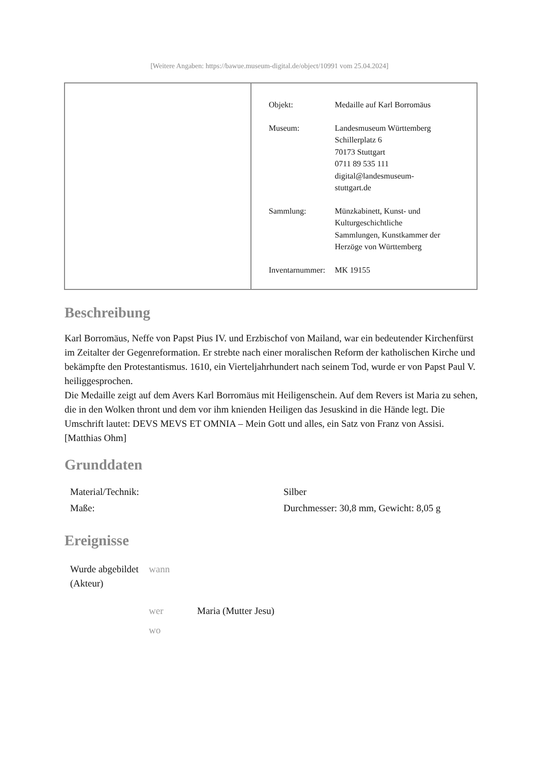[Weitere Angaben: https://bawue.museum-digital.de/object/10991 vom 25.04.2024]
| Objekt: | Medaille auf Karl Borromäus |
| Museum: | Landesmuseum Württemberg Schillerplatz 6 70173 Stuttgart 0711 89 535 111 digital@landesmuseum- stuttgart.de |
| Sammlung: | Münzkabinett, Kunst- und Kulturgeschichtliche Sammlungen, Kunstkammer der Herzöge von Württemberg |
| Inventarnummer: | MK 19155 |
Beschreibung
Karl Borromäus, Neffe von Papst Pius IV. und Erzbischof von Mailand, war ein bedeutender Kirchenfürst im Zeitalter der Gegenreformation. Er strebte nach einer moralischen Reform der katholischen Kirche und bekämpfte den Protestantismus. 1610, ein Vierteljahrhundert nach seinem Tod, wurde er von Papst Paul V. heiliggesprochen.
Die Medaille zeigt auf dem Avers Karl Borromäus mit Heiligenschein. Auf dem Revers ist Maria zu sehen, die in den Wolken thront und dem vor ihm knienden Heiligen das Jesuskind in die Hände legt. Die Umschrift lautet: DEVS MEVS ET OMNIA – Mein Gott und alles, ein Satz von Franz von Assisi.
[Matthias Ohm]
Grunddaten
| Material/Technik: | Silber |
| Maße: | Durchmesser: 30,8 mm, Gewicht: 8,05 g |
Ereignisse
| Wurde abgebildet (Akteur) | wann | |
| | wer | Maria (Mutter Jesu) |
| | wo | |